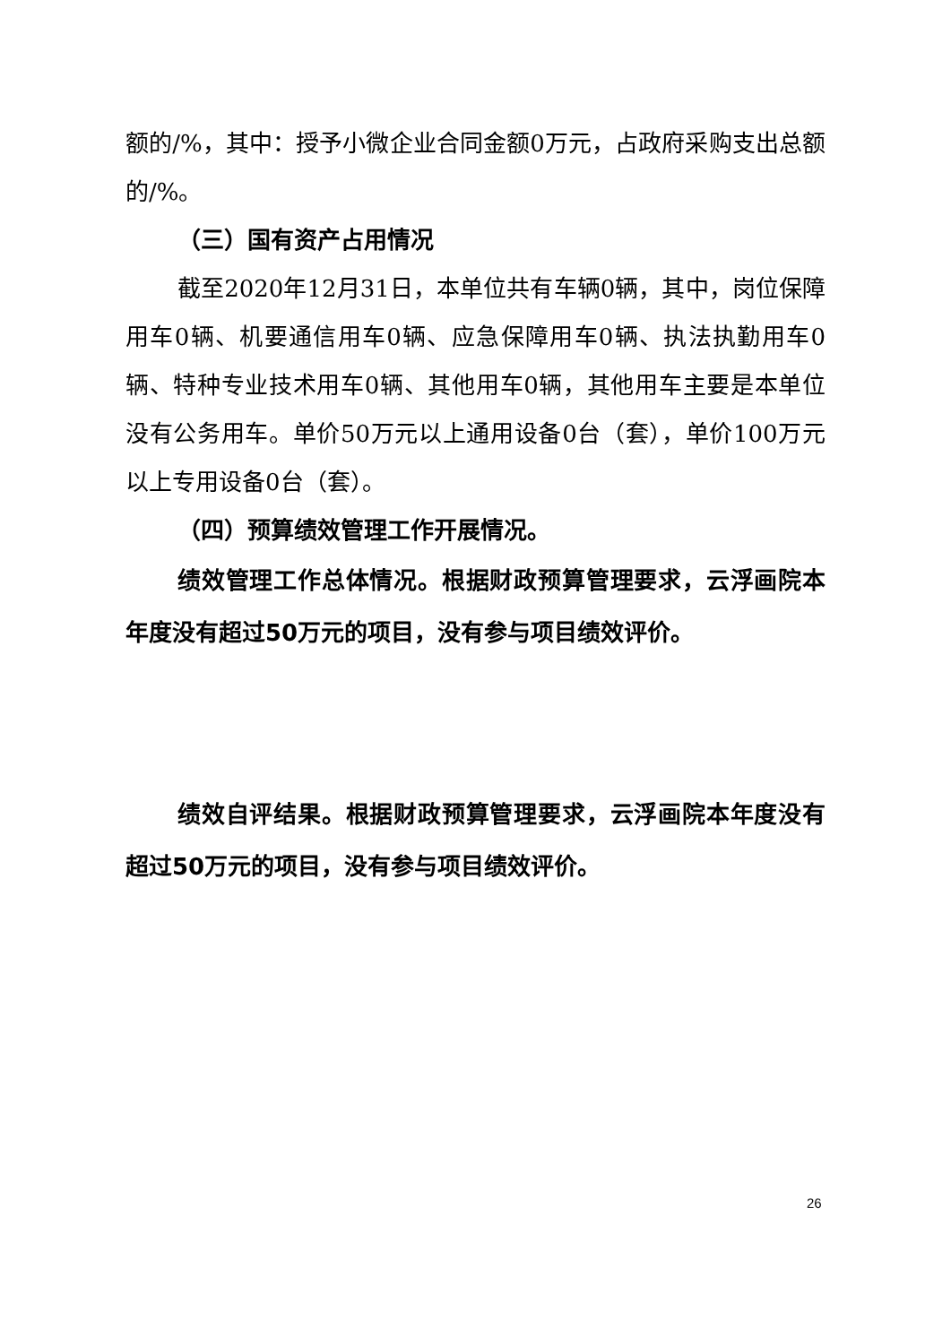额的/%，其中：授予小微企业合同金额0万元，占政府采购支出总额的/%。
（三）国有资产占用情况
截至2020年12月31日，本单位共有车辆0辆，其中，岗位保障用车0辆、机要通信用车0辆、应急保障用车0辆、执法执勤用车0辆、特种专业技术用车0辆、其他用车0辆，其他用车主要是本单位没有公务用车。单价50万元以上通用设备0台（套），单价100万元以上专用设备0台（套）。
（四）预算绩效管理工作开展情况。
绩效管理工作总体情况。根据财政预算管理要求，云浮画院本年度没有超过50万元的项目，没有参与项目绩效评价。
绩效自评结果。根据财政预算管理要求，云浮画院本年度没有超过50万元的项目，没有参与项目绩效评价。
26